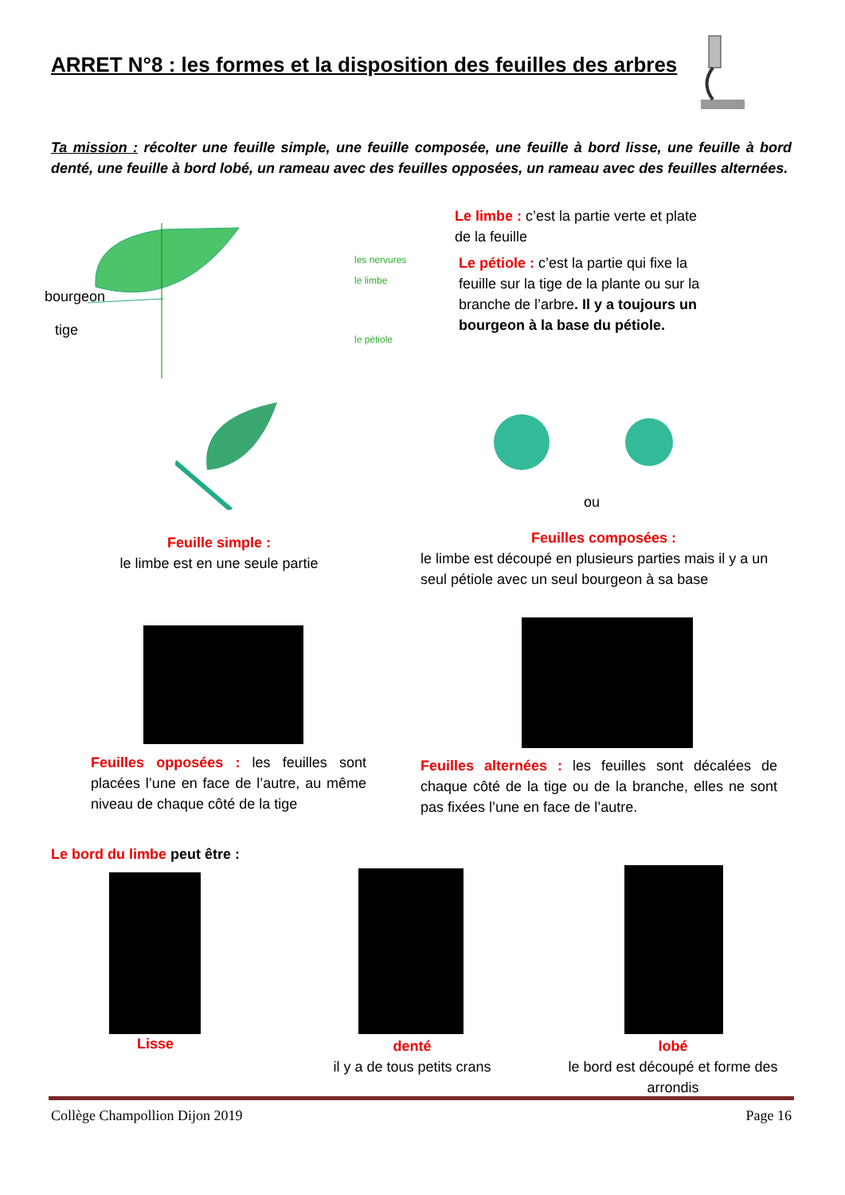ARRET N°8 : les formes et la disposition des feuilles des arbres
Ta mission : récolter une feuille simple, une feuille composée, une feuille à bord lisse, une feuille à bord denté, une feuille à bord lobé, un rameau avec des feuilles opposées, un rameau avec des feuilles alternées.
les nervures
le limbe
le pétiole
bourgeon
tige
Le limbe : c’est la partie verte et plate de la feuille
Le pétiole : c’est la partie qui fixe la feuille sur la tige de la plante ou sur la branche de l’arbre. Il y a toujours un bourgeon à la base du pétiole.
ou
Feuille simple :
le limbe est en une seule partie
Feuilles composées :
le limbe est découpé en plusieurs parties mais il y a un seul pétiole avec un seul bourgeon à sa base
Feuilles opposées : les feuilles sont placées l’une en face de l’autre, au même niveau de chaque côté de la tige
Feuilles alternées : les feuilles sont décalées de chaque côté de la tige ou de la branche, elles ne sont pas fixées l’une en face de l’autre.
Le bord du limbe peut être :
Lisse
denté
il y a de tous petits crans
lobé
le bord est découpé et forme des arrondis
Collège Champollion Dijon 2019 Page 16